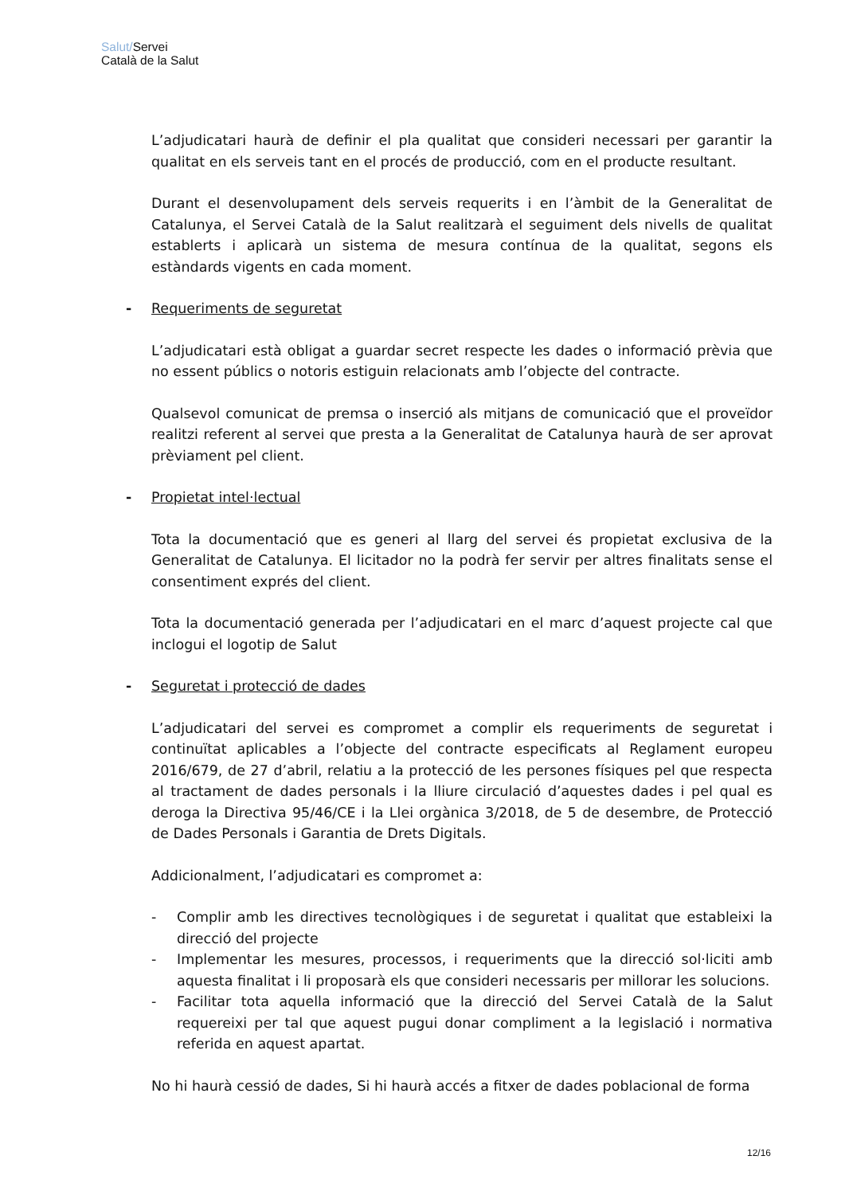Salut/Servei
Català de la Salut
L’adjudicatari haurà de definir el pla qualitat que consideri necessari per garantir la qualitat en els serveis tant en el procés de producció, com en el producte resultant.
Durant el desenvolupament dels serveis requerits i en l’àmbit de la Generalitat de Catalunya, el Servei Català de la Salut realitzarà el seguiment dels nivells de qualitat establerts i aplicarà un sistema de mesura contínua de la qualitat, segons els estàndards vigents en cada moment.
- Requeriments de seguretat
L’adjudicatari està obligat a guardar secret respecte les dades o informació prèvia que no essent públics o notoris estiguin relacionats amb l’objecte del contracte.
Qualsevol comunicat de premsa o inserció als mitjans de comunicació que el proveïdor realitzi referent al servei que presta a la Generalitat de Catalunya haurà de ser aprovat prèviament pel client.
- Propietat intel·lectual
Tota la documentació que es generi al llarg del servei és propietat exclusiva de la Generalitat de Catalunya. El licitador no la podrà fer servir per altres finalitats sense el consentiment exprés del client.
Tota la documentació generada per l’adjudicatari en el marc d’aquest projecte cal que inclogui el logotip de Salut
- Seguretat i protecció de dades
L’adjudicatari del servei es compromet a complir els requeriments de seguretat i continuïtat aplicables a l’objecte del contracte especificats al Reglament europeu 2016/679, de 27 d’abril, relatiu a la protecció de les persones físiques pel que respecta al tractament de dades personals i la lliure circulació d’aquestes dades i pel qual es deroga la Directiva 95/46/CE i la Llei orgànica 3/2018, de 5 de desembre, de Protecció de Dades Personals i Garantia de Drets Digitals.
Addicionalment, l’adjudicatari es compromet a:
- Complir amb les directives tecnològiques i de seguretat i qualitat que estableixi la direcció del projecte
- Implementar les mesures, processos, i requeriments que la direcció sol·liciti amb aquesta finalitat i li proposarà els que consideri necessaris per millorar les solucions.
- Facilitar tota aquella informació que la direcció del Servei Català de la Salut requereixi per tal que aquest pugui donar compliment a la legislació i normativa referida en aquest apartat.
No hi haurà cessió de dades, Si hi haurà accés a fitxer de dades poblacional de forma
12/16